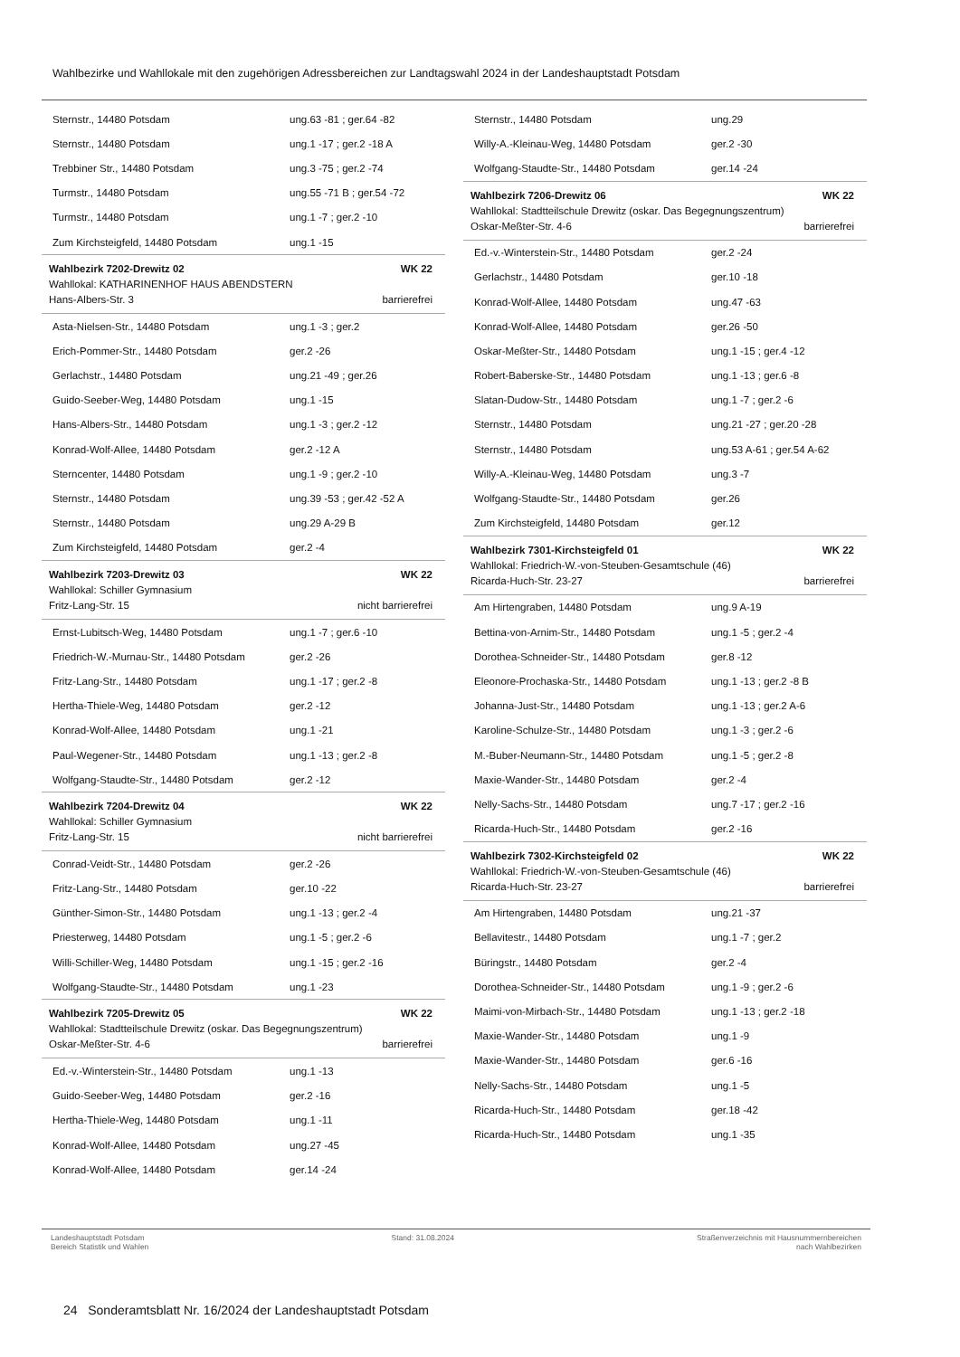Wahlbezirke und Wahllokale mit den zugehörigen Adressbereichen zur Landtagswahl 2024 in der Landeshauptstadt Potsdam
| Sternstr., 14480 Potsdam | ung.63 -81 ; ger.64 -82 |
| Sternstr., 14480 Potsdam | ung.1 -17 ; ger.2 -18 A |
| Trebbiner Str., 14480 Potsdam | ung.3 -75 ; ger.2 -74 |
| Turmstr., 14480 Potsdam | ung.55 -71 B ; ger.54 -72 |
| Turmstr., 14480 Potsdam | ung.1 -7 ; ger.2 -10 |
| Zum Kirchsteigfeld, 14480 Potsdam | ung.1 -15 |
| Wahlbezirk 7202-Drewitz 02 WK 22 Wahllokal: KATHARINENHOF HAUS ABENDSTERN Hans-Albers-Str. 3 barrierefrei | |
| Asta-Nielsen-Str., 14480 Potsdam | ung.1 -3 ; ger.2 |
| Erich-Pommer-Str., 14480 Potsdam | ger.2 -26 |
| Gerlachstr., 14480 Potsdam | ung.21 -49 ; ger.26 |
| Guido-Seeber-Weg, 14480 Potsdam | ung.1 -15 |
| Hans-Albers-Str., 14480 Potsdam | ung.1 -3 ; ger.2 -12 |
| Konrad-Wolf-Allee, 14480 Potsdam | ger.2 -12 A |
| Sterncenter, 14480 Potsdam | ung.1 -9 ; ger.2 -10 |
| Sternstr., 14480 Potsdam | ung.39 -53 ; ger.42 -52 A |
| Sternstr., 14480 Potsdam | ung.29 A-29 B |
| Zum Kirchsteigfeld, 14480 Potsdam | ger.2 -4 |
| Wahlbezirk 7203-Drewitz 03 WK 22 Wahllokal: Schiller Gymnasium Fritz-Lang-Str. 15 nicht barrierefrei | |
| Ernst-Lubitsch-Weg, 14480 Potsdam | ung.1 -7 ; ger.6 -10 |
| Friedrich-W.-Murnau-Str., 14480 Potsdam | ger.2 -26 |
| Fritz-Lang-Str., 14480 Potsdam | ung.1 -17 ; ger.2 -8 |
| Hertha-Thiele-Weg, 14480 Potsdam | ger.2 -12 |
| Konrad-Wolf-Allee, 14480 Potsdam | ung.1 -21 |
| Paul-Wegener-Str., 14480 Potsdam | ung.1 -13 ; ger.2 -8 |
| Wolfgang-Staudte-Str., 14480 Potsdam | ger.2 -12 |
| Wahlbezirk 7204-Drewitz 04 WK 22 Wahllokal: Schiller Gymnasium Fritz-Lang-Str. 15 nicht barrierefrei | |
| Conrad-Veidt-Str., 14480 Potsdam | ger.2 -26 |
| Fritz-Lang-Str., 14480 Potsdam | ger.10 -22 |
| Günther-Simon-Str., 14480 Potsdam | ung.1 -13 ; ger.2 -4 |
| Priesterweg, 14480 Potsdam | ung.1 -5 ; ger.2 -6 |
| Willi-Schiller-Weg, 14480 Potsdam | ung.1 -15 ; ger.2 -16 |
| Wolfgang-Staudte-Str., 14480 Potsdam | ung.1 -23 |
| Wahlbezirk 7205-Drewitz 05 WK 22 Wahllokal: Stadtteilschule Drewitz (oskar. Das Begegnungszentrum) Oskar-Meßter-Str. 4-6 barrierefrei | |
| Ed.-v.-Winterstein-Str., 14480 Potsdam | ung.1 -13 |
| Guido-Seeber-Weg, 14480 Potsdam | ger.2 -16 |
| Hertha-Thiele-Weg, 14480 Potsdam | ung.1 -11 |
| Konrad-Wolf-Allee, 14480 Potsdam | ung.27 -45 |
| Konrad-Wolf-Allee, 14480 Potsdam | ger.14 -24 |
| Sternstr., 14480 Potsdam | ung.29 |
| Willy-A.-Kleinau-Weg, 14480 Potsdam | ger.2 -30 |
| Wolfgang-Staudte-Str., 14480 Potsdam | ger.14 -24 |
| Wahlbezirk 7206-Drewitz 06 WK 22 Wahllokal: Stadtteilschule Drewitz (oskar. Das Begegnungszentrum) Oskar-Meßter-Str. 4-6 barrierefrei | |
| Ed.-v.-Winterstein-Str., 14480 Potsdam | ger.2 -24 |
| Gerlachstr., 14480 Potsdam | ger.10 -18 |
| Konrad-Wolf-Allee, 14480 Potsdam | ung.47 -63 |
| Konrad-Wolf-Allee, 14480 Potsdam | ger.26 -50 |
| Oskar-Meßter-Str., 14480 Potsdam | ung.1 -15 ; ger.4 -12 |
| Robert-Baberske-Str., 14480 Potsdam | ung.1 -13 ; ger.6 -8 |
| Slatan-Dudow-Str., 14480 Potsdam | ung.1 -7 ; ger.2 -6 |
| Sternstr., 14480 Potsdam | ung.21 -27 ; ger.20 -28 |
| Sternstr., 14480 Potsdam | ung.53 A-61 ; ger.54 A-62 |
| Willy-A.-Kleinau-Weg, 14480 Potsdam | ung.3 -7 |
| Wolfgang-Staudte-Str., 14480 Potsdam | ger.26 |
| Zum Kirchsteigfeld, 14480 Potsdam | ger.12 |
| Wahlbezirk 7301-Kirchsteigfeld 01 WK 22 Wahllokal: Friedrich-W.-von-Steuben-Gesamtschule (46) Ricarda-Huch-Str. 23-27 barrierefrei | |
| Am Hirtengraben, 14480 Potsdam | ung.9 A-19 |
| Bettina-von-Arnim-Str., 14480 Potsdam | ung.1 -5 ; ger.2 -4 |
| Dorothea-Schneider-Str., 14480 Potsdam | ger.8 -12 |
| Eleonore-Prochaska-Str., 14480 Potsdam | ung.1 -13 ; ger.2 -8 B |
| Johanna-Just-Str., 14480 Potsdam | ung.1 -13 ; ger.2 A-6 |
| Karoline-Schulze-Str., 14480 Potsdam | ung.1 -3 ; ger.2 -6 |
| M.-Buber-Neumann-Str., 14480 Potsdam | ung.1 -5 ; ger.2 -8 |
| Maxie-Wander-Str., 14480 Potsdam | ger.2 -4 |
| Nelly-Sachs-Str., 14480 Potsdam | ung.7 -17 ; ger.2 -16 |
| Ricarda-Huch-Str., 14480 Potsdam | ger.2 -16 |
| Wahlbezirk 7302-Kirchsteigfeld 02 WK 22 Wahllokal: Friedrich-W.-von-Steuben-Gesamtschule (46) Ricarda-Huch-Str. 23-27 barrierefrei | |
| Am Hirtengraben, 14480 Potsdam | ung.21 -37 |
| Bellavitestr., 14480 Potsdam | ung.1 -7 ; ger.2 |
| Büringstr., 14480 Potsdam | ger.2 -4 |
| Dorothea-Schneider-Str., 14480 Potsdam | ung.1 -9 ; ger.2 -6 |
| Maimi-von-Mirbach-Str., 14480 Potsdam | ung.1 -13 ; ger.2 -18 |
| Maxie-Wander-Str., 14480 Potsdam | ung.1 -9 |
| Maxie-Wander-Str., 14480 Potsdam | ger.6 -16 |
| Nelly-Sachs-Str., 14480 Potsdam | ung.1 -5 |
| Ricarda-Huch-Str., 14480 Potsdam | ger.18 -42 |
| Ricarda-Huch-Str., 14480 Potsdam | ung.1 -35 |
Landeshauptstadt Potsdam
Bereich Statistik und Wahlen
Stand: 31.08.2024 Straßenverzeichnis mit Hausnummernbereichen
nach Wahlbezirken
24 Sonderamtsblatt Nr. 16/2024 der Landeshauptstadt Potsdam